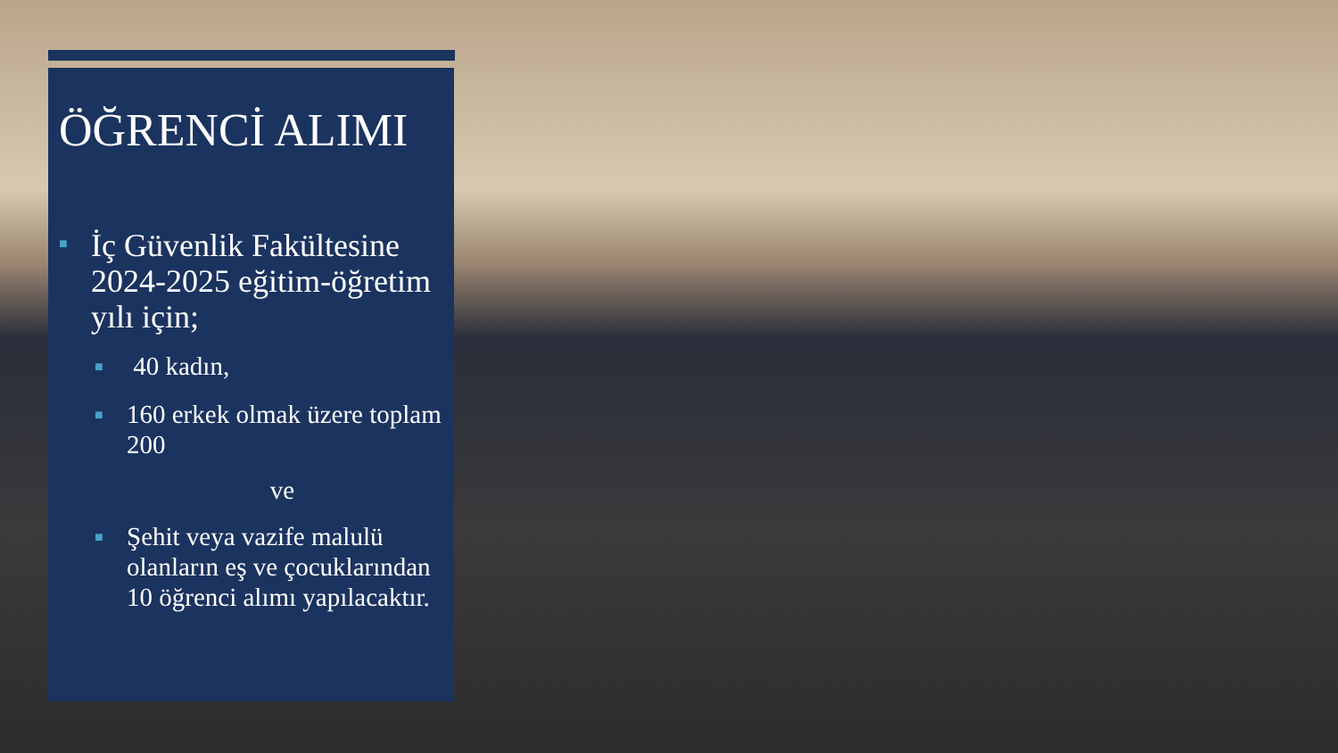ÖĞRENCİ ALIMI
■ İç Güvenlik Fakültesine 2024-2025 eğitim-öğretim yılı için;
■ 40 kadın,
■ 160 erkek olmak üzere toplam 200
ve
■ Şehit veya vazife malulü olanların eş ve çocuklarından 10 öğrenci alımı yapılacaktır.